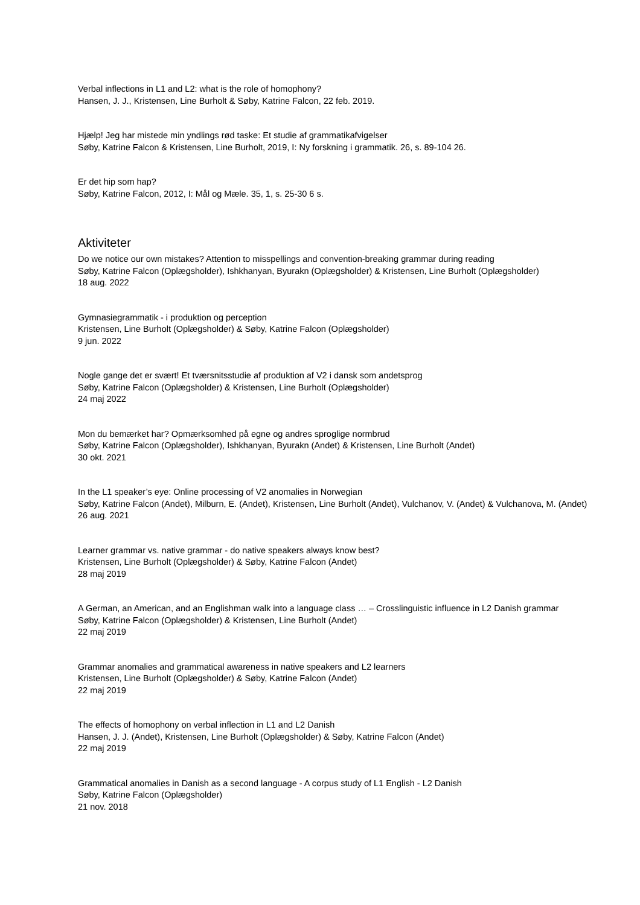Verbal inflections in L1 and L2: what is the role of homophony?
Hansen, J. J., Kristensen, Line Burholt & Søby, Katrine Falcon, 22 feb. 2019.
Hjælp! Jeg har mistede min yndlings rød taske: Et studie af grammatikafvigelser
Søby, Katrine Falcon & Kristensen, Line Burholt, 2019, I: Ny forskning i grammatik. 26, s. 89-104 26.
Er det hip som hap?
Søby, Katrine Falcon, 2012, I: Mål og Mæle. 35, 1, s. 25-30 6 s.
Aktiviteter
Do we notice our own mistakes? Attention to misspellings and convention-breaking grammar during reading
Søby, Katrine Falcon (Oplægsholder), Ishkhanyan, Byurakn (Oplægsholder) & Kristensen, Line Burholt (Oplægsholder)
18 aug. 2022
Gymnasiegrammatik - i produktion og perception
Kristensen, Line Burholt (Oplægsholder) & Søby, Katrine Falcon (Oplægsholder)
9 jun. 2022
Nogle gange det er svært! Et tværsnitsstudie af produktion af V2 i dansk som andetsprog
Søby, Katrine Falcon (Oplægsholder) & Kristensen, Line Burholt (Oplægsholder)
24 maj 2022
Mon du bemærket har? Opmærksomhed på egne og andres sproglige normbrud
Søby, Katrine Falcon (Oplægsholder), Ishkhanyan, Byurakn (Andet) & Kristensen, Line Burholt (Andet)
30 okt. 2021
In the L1 speaker’s eye: Online processing of V2 anomalies in Norwegian
Søby, Katrine Falcon (Andet), Milburn, E. (Andet), Kristensen, Line Burholt (Andet), Vulchanov, V. (Andet) & Vulchanova, M. (Andet)
26 aug. 2021
Learner grammar vs. native grammar - do native speakers always know best?
Kristensen, Line Burholt (Oplægsholder) & Søby, Katrine Falcon (Andet)
28 maj 2019
A German, an American, and an Englishman walk into a language class … – Crosslinguistic influence in L2 Danish grammar
Søby, Katrine Falcon (Oplægsholder) & Kristensen, Line Burholt (Andet)
22 maj 2019
Grammar anomalies and grammatical awareness in native speakers and L2 learners
Kristensen, Line Burholt (Oplægsholder) & Søby, Katrine Falcon (Andet)
22 maj 2019
The effects of homophony on verbal inflection in L1 and L2 Danish
Hansen, J. J. (Andet), Kristensen, Line Burholt (Oplægsholder) & Søby, Katrine Falcon (Andet)
22 maj 2019
Grammatical anomalies in Danish as a second language - A corpus study of L1 English - L2 Danish
Søby, Katrine Falcon (Oplægsholder)
21 nov. 2018